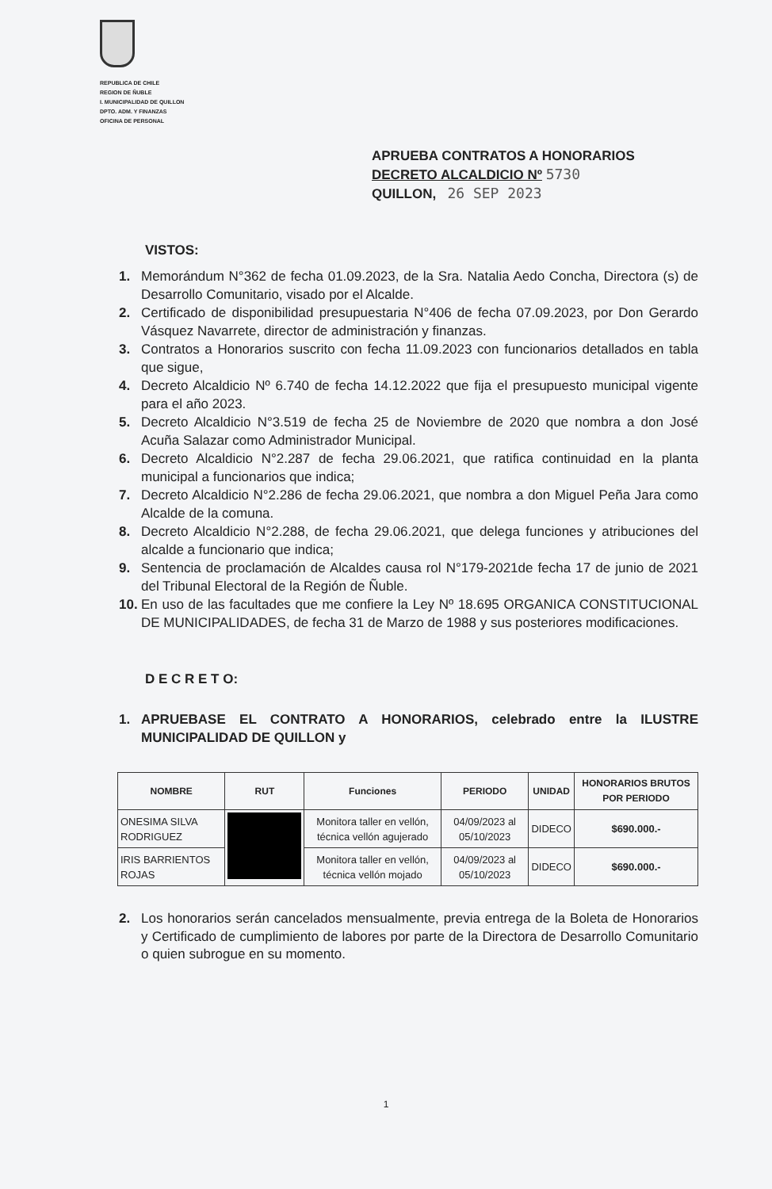REPUBLICA DE CHILE
REGION DE ÑUBLE
I. MUNICIPALIDAD DE QUILLON
DPTO. ADM. Y FINANZAS
OFICINA DE PERSONAL
APRUEBA CONTRATOS A HONORARIOS
DECRETO ALCALDICIO Nº 5730
QUILLON, 26 SEP 2023
VISTOS:
1. Memorándum N°362 de fecha 01.09.2023, de la Sra. Natalia Aedo Concha, Directora (s) de Desarrollo Comunitario, visado por el Alcalde.
2. Certificado de disponibilidad presupuestaria N°406 de fecha 07.09.2023, por Don Gerardo Vásquez Navarrete, director de administración y finanzas.
3. Contratos a Honorarios suscrito con fecha 11.09.2023 con funcionarios detallados en tabla que sigue,
4. Decreto Alcaldicio Nº 6.740 de fecha 14.12.2022 que fija el presupuesto municipal vigente para el año 2023.
5. Decreto Alcaldicio N°3.519 de fecha 25 de Noviembre de 2020 que nombra a don José Acuña Salazar como Administrador Municipal.
6. Decreto Alcaldicio N°2.287 de fecha 29.06.2021, que ratifica continuidad en la planta municipal a funcionarios que indica;
7. Decreto Alcaldicio N°2.286 de fecha 29.06.2021, que nombra a don Miguel Peña Jara como Alcalde de la comuna.
8. Decreto Alcaldicio N°2.288, de fecha 29.06.2021, que delega funciones y atribuciones del alcalde a funcionario que indica;
9. Sentencia de proclamación de Alcaldes causa rol N°179-2021de fecha 17 de junio de 2021 del Tribunal Electoral de la Región de Ñuble.
10. En uso de las facultades que me confiere la Ley Nº 18.695 ORGANICA CONSTITUCIONAL DE MUNICIPALIDADES, de fecha 31 de Marzo de 1988 y sus posteriores modificaciones.
D E C R E T O:
1. APRUEBASE EL CONTRATO A HONORARIOS, celebrado entre la ILUSTRE MUNICIPALIDAD DE QUILLON y
| NOMBRE | RUT | Funciones | PERIODO | UNIDAD | HONORARIOS BRUTOS POR PERIODO |
| --- | --- | --- | --- | --- | --- |
| ONESIMA SILVA RODRIGUEZ | | Monitora taller en vellón, técnica vellón agujerado | 04/09/2023 al 05/10/2023 | DIDECO | $690.000.- |
| IRIS BARRIENTOS ROJAS | | Monitora taller en vellón, técnica vellón mojado | 04/09/2023 al 05/10/2023 | DIDECO | $690.000.- |
2. Los honorarios serán cancelados mensualmente, previa entrega de la Boleta de Honorarios y Certificado de cumplimiento de labores por parte de la Directora de Desarrollo Comunitario o quien subrogue en su momento.
1